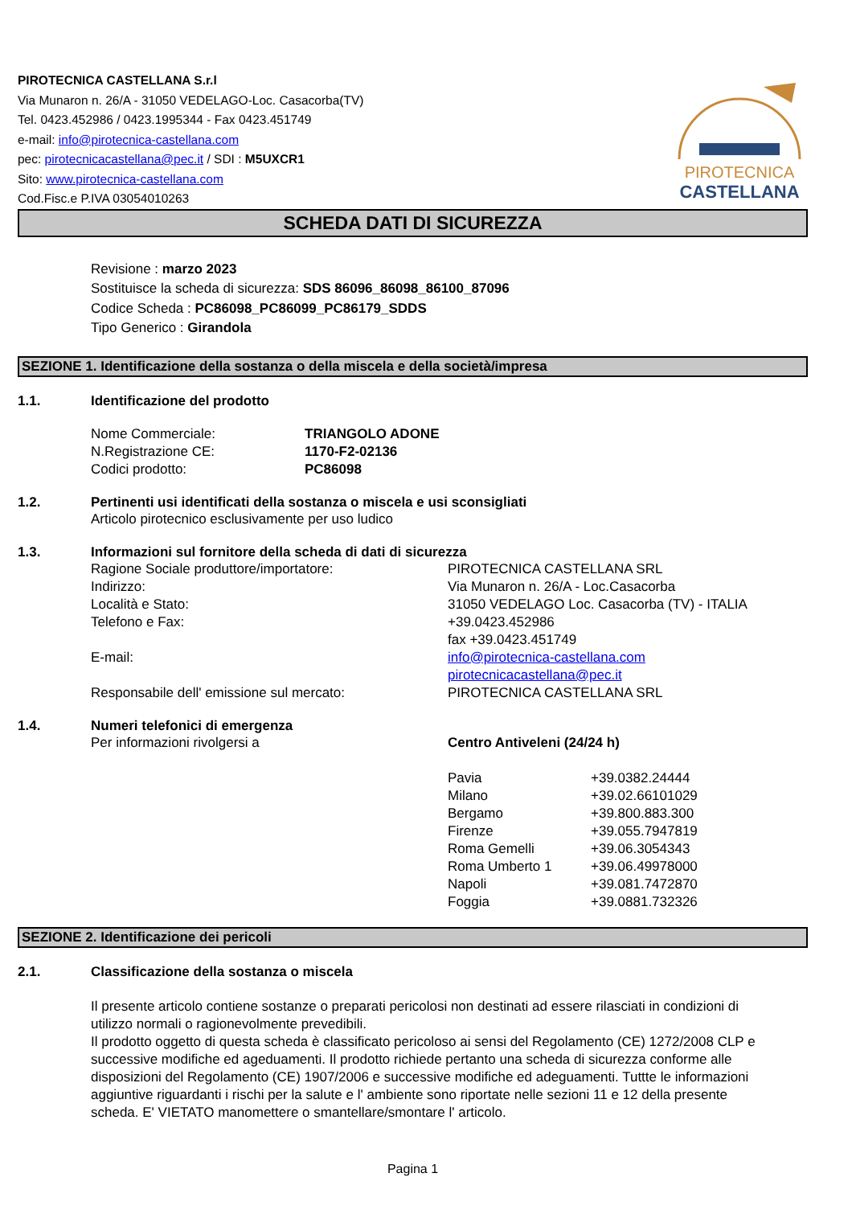PIROTECNICA CASTELLANA S.r.l
Via Munaron n. 26/A - 31050 VEDELAGO-Loc. Casacorba(TV)
Tel. 0423.452986 / 0423.1995344 - Fax 0423.451749
e-mail: info@pirotecnica-castellana.com
pec: pirotecnicacastellana@pec.it / SDI : M5UXCR1
Sito: www.pirotecnica-castellana.com
Cod.Fisc.e P.IVA 03054010263
PIROTECNICA
CASTELLANA
SCHEDA DATI DI SICUREZZA
Revisione : marzo 2023
Sostituisce la scheda di sicurezza: SDS 86096_86098_86100_87096
Codice Scheda : PC86098_PC86099_PC86179_SDDS
Tipo Generico : Girandola
SEZIONE 1. Identificazione della sostanza o della miscela e della società/impresa
1.1. Identificazione del prodotto
| Nome Commerciale: | TRIANGOLO ADONE |
| N.Registrazione CE: | 1170-F2-02136 |
| Codici prodotto: | PC86098 |
1.2. Pertinenti usi identificati della sostanza o miscela e usi sconsigliati
Articolo pirotecnico esclusivamente per uso ludico
1.3. Informazioni sul fornitore della scheda di dati di sicurezza
| Ragione Sociale produttore/importatore: | PIROTECNICA CASTELLANA SRL |
| Indirizzo: | Via Munaron n. 26/A - Loc.Casacorba |
| Località e Stato: | 31050 VEDELAGO Loc. Casacorba (TV) - ITALIA |
| Telefono e Fax: | +39.0423.452986 fax +39.0423.451749 |
| E-mail: | info@pirotecnica-castellana.com pirotecnicacastellana@pec.it |
| Responsabile dell' emissione sul mercato: | PIROTECNICA CASTELLANA SRL |
1.4. Numeri telefonici di emergenza
| Per informazioni rivolgersi a | Centro Antiveleni (24/24 h) | |
| | Pavia | +39.0382.24444 |
| | Milano | +39.02.66101029 |
| | Bergamo | +39.800.883.300 |
| | Firenze | +39.055.7947819 |
| | Roma Gemelli | +39.06.3054343 |
| | Roma Umberto 1 | +39.06.49978000 |
| | Napoli | +39.081.7472870 |
| | Foggia | +39.0881.732326 |
SEZIONE 2. Identificazione dei pericoli
2.1. Classificazione della sostanza o miscela
Il presente articolo contiene sostanze o preparati pericolosi non destinati ad essere rilasciati in condizioni di utilizzo normali o ragionevolmente prevedibili.
Il prodotto oggetto di questa scheda è classificato pericoloso ai sensi del Regolamento (CE) 1272/2008 CLP e successive modifiche ed ageduamenti. Il prodotto richiede pertanto una scheda di sicurezza conforme alle disposizioni del Regolamento (CE) 1907/2006 e successive modifiche ed adeguamenti. Tuttte le informazioni aggiuntive riguardanti i rischi per la salute e l' ambiente sono riportate nelle sezioni 11 e 12 della presente scheda. E' VIETATO manomettere o smantellare/smontare l' articolo.
Pagina 1